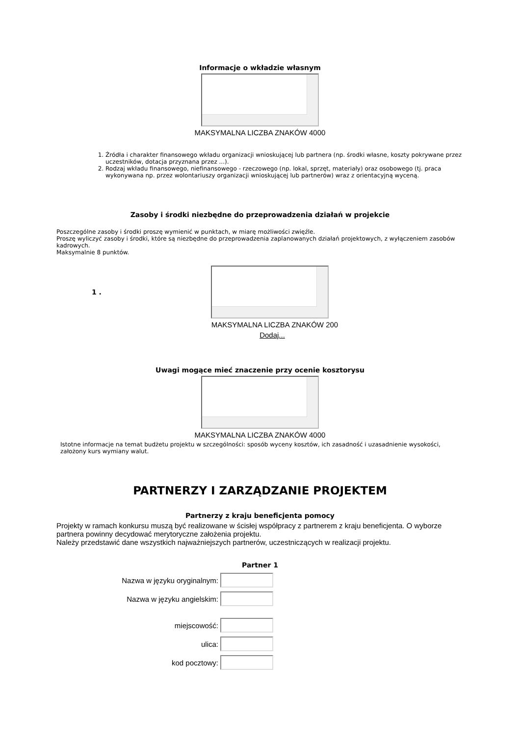Informacje o wkładzie własnym
MAKSYMALNA LICZBA ZNAKÓW 4000
1. Źródła i charakter finansowego wkładu organizacji wnioskującej lub partnera (np. środki własne, koszty pokrywane przez uczestników, dotacja przyznana przez ...).
2. Rodzaj wkładu finansowego, niefinansowego - rzeczowego (np. lokal, sprzęt, materiały) oraz osobowego (tj. praca wykonywana np. przez wolontariuszy organizacji wnioskującej lub partnerów) wraz z orientacyjną wyceną.
Zasoby i środki niezbędne do przeprowadzenia działań w projekcie
Poszczególne zasoby i środki proszę wymienić w punktach, w miarę możliwości zwięźle.
Proszę wyliczyć zasoby i środki, które są niezbędne do przeprowadzenia zaplanowanych działań projektowych, z wyłączeniem zasobów kadrowych.
Maksymalnie 8 punktów.
1 .
MAKSYMALNA LICZBA ZNAKÓW 200
Dodaj...
Uwagi mogące mieć znaczenie przy ocenie kosztorysu
MAKSYMALNA LICZBA ZNAKÓW 4000
Istotne informacje na temat budżetu projektu w szczególności: sposób wyceny kosztów, ich zasadność i uzasadnienie wysokości, założony kurs wymiany walut.
PARTNERZY I ZARZĄDZANIE PROJEKTEM
Partnerzy z kraju beneficjenta pomocy
Projekty w ramach konkursu muszą być realizowane w ścisłej współpracy z partnerem z kraju beneficjenta. O wyborze partnera powinny decydować merytoryczne założenia projektu.
Należy przedstawić dane wszystkich najważniejszych partnerów, uczestniczących w realizacji projektu.
Partner 1
Nazwa w języku oryginalnym:
Nazwa w języku angielskim:
miejscowość:
ulica:
kod pocztowy: